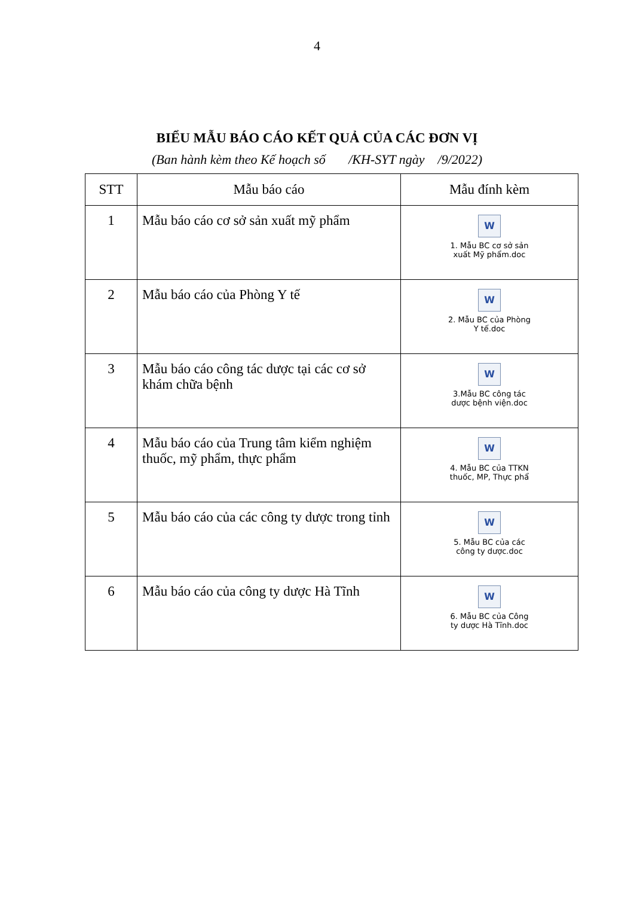4
BIỂU MẪU BÁO CÁO KẾT QUẢ CỦA CÁC ĐƠN VỊ
(Ban hành kèm theo Kế hoạch số /KH-SYT ngày /9/2022)
| STT | Mẫu báo cáo | Mẫu đính kèm |
| --- | --- | --- |
| 1 | Mẫu báo cáo cơ sở sản xuất mỹ phẩm | W 1. Mẫu BC cơ sở sản xuất Mỹ phẩm.doc |
| 2 | Mẫu báo cáo của Phòng Y tế | W 2. Mẫu BC của Phòng Y tế.doc |
| 3 | Mẫu báo cáo công tác dược tại các cơ sở khám chữa bệnh | W 3.Mẫu BC công tác dược bệnh viện.doc |
| 4 | Mẫu báo cáo của Trung tâm kiểm nghiệm thuốc, mỹ phẩm, thực phẩm | W 4. Mẫu BC của TTKN thuốc, MP, Thực phẩ |
| 5 | Mẫu báo cáo của các công ty dược trong tỉnh | W 5. Mẫu BC của các công ty dược.doc |
| 6 | Mẫu báo cáo của công ty dược Hà Tĩnh | W 6. Mẫu BC của Công ty dược Hà Tĩnh.doc |